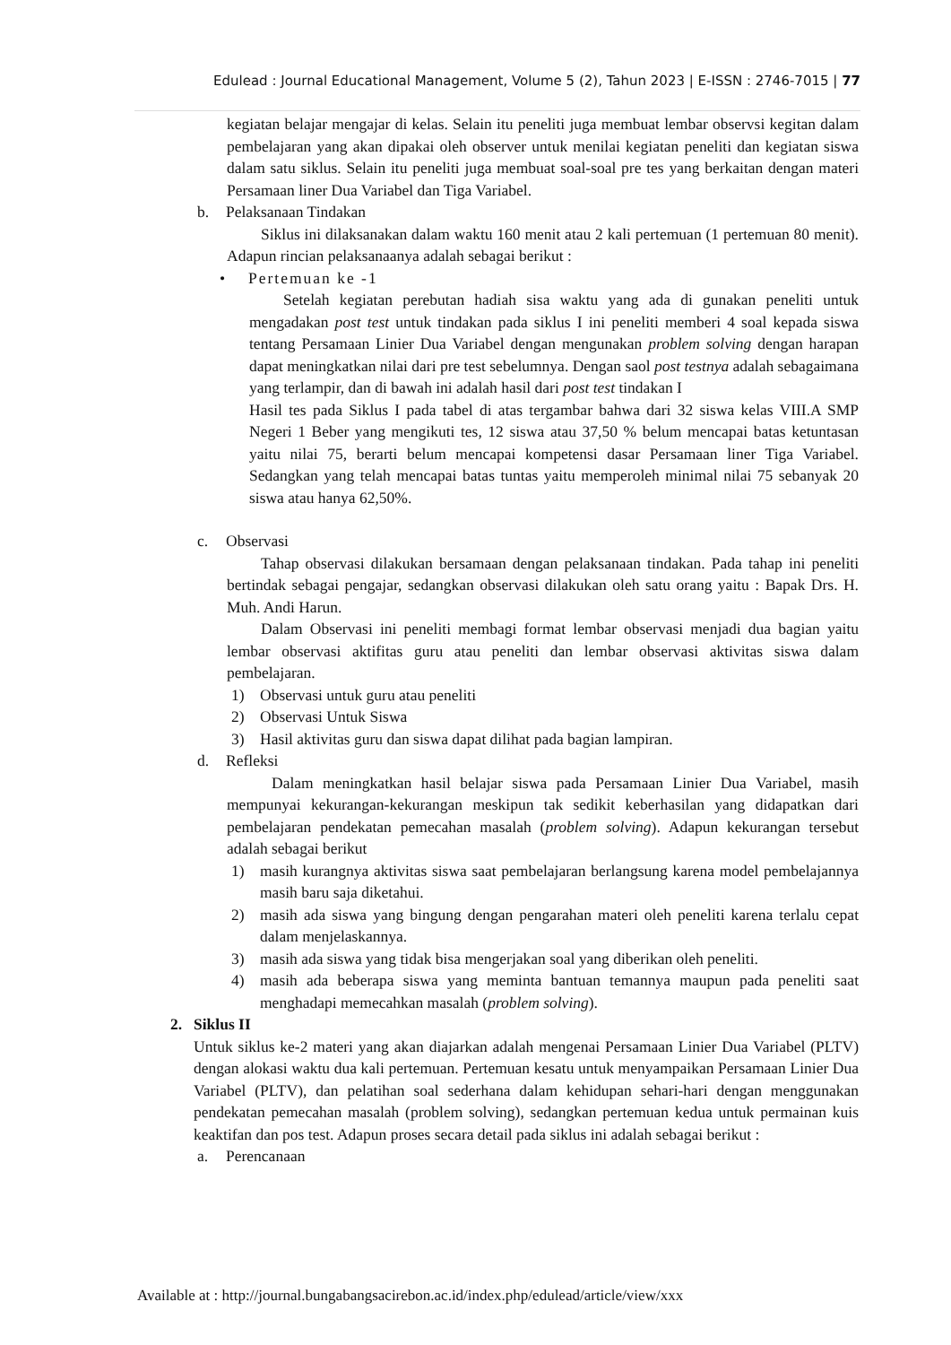Edulead : Journal Educational Management, Volume 5 (2), Tahun 2023 | E-ISSN : 2746-7015 | 77
kegiatan belajar mengajar di kelas. Selain itu peneliti juga membuat lembar observsi kegitan dalam pembelajaran yang akan dipakai oleh observer untuk menilai kegiatan peneliti dan kegiatan siswa dalam satu siklus. Selain itu peneliti juga membuat soal-soal pre tes yang berkaitan dengan materi Persamaan liner Dua Variabel dan Tiga Variabel.
b. Pelaksanaan Tindakan
Siklus ini dilaksanakan dalam waktu 160 menit atau 2 kali pertemuan (1 pertemuan 80 menit). Adapun rincian pelaksanaanya adalah sebagai berikut :
• Pertemuan ke -1
Setelah kegiatan perebutan hadiah sisa waktu yang ada di gunakan peneliti untuk mengadakan post test untuk tindakan pada siklus I ini peneliti memberi 4 soal kepada siswa tentang Persamaan Linier Dua Variabel dengan mengunakan problem solving dengan harapan dapat meningkatkan nilai dari pre test sebelumnya. Dengan saol post testnya adalah sebagaimana yang terlampir, dan di bawah ini adalah hasil dari post test tindakan I
Hasil tes pada Siklus I pada tabel di atas tergambar bahwa dari 32 siswa kelas VIII.A SMP Negeri 1 Beber yang mengikuti tes, 12 siswa atau 37,50 % belum mencapai batas ketuntasan yaitu nilai 75, berarti belum mencapai kompetensi dasar Persamaan liner Tiga Variabel. Sedangkan yang telah mencapai batas tuntas yaitu memperoleh minimal nilai 75 sebanyak 20 siswa atau hanya 62,50%.
c. Observasi
Tahap observasi dilakukan bersamaan dengan pelaksanaan tindakan. Pada tahap ini peneliti bertindak sebagai pengajar, sedangkan observasi dilakukan oleh satu orang yaitu : Bapak Drs. H. Muh. Andi Harun.
Dalam Observasi ini peneliti membagi format lembar observasi menjadi dua bagian yaitu lembar observasi aktifitas guru atau peneliti dan lembar observasi aktivitas siswa dalam pembelajaran.
1) Observasi untuk guru atau peneliti
2) Observasi Untuk Siswa
3) Hasil aktivitas guru dan siswa dapat dilihat pada bagian lampiran.
d. Refleksi
Dalam meningkatkan hasil belajar siswa pada Persamaan Linier Dua Variabel, masih mempunyai kekurangan-kekurangan meskipun tak sedikit keberhasilan yang didapatkan dari pembelajaran pendekatan pemecahan masalah (problem solving). Adapun kekurangan tersebut adalah sebagai berikut
1) masih kurangnya aktivitas siswa saat pembelajaran berlangsung karena model pembelajannya masih baru saja diketahui.
2) masih ada siswa yang bingung dengan pengarahan materi oleh peneliti karena terlalu cepat dalam menjelaskannya.
3) masih ada siswa yang tidak bisa mengerjakan soal yang diberikan oleh peneliti.
4) masih ada beberapa siswa yang meminta bantuan temannya maupun pada peneliti saat menghadapi memecahkan masalah (problem solving).
2. Siklus II
Untuk siklus ke-2 materi yang akan diajarkan adalah mengenai Persamaan Linier Dua Variabel (PLTV) dengan alokasi waktu dua kali pertemuan. Pertemuan kesatu untuk menyampaikan Persamaan Linier Dua Variabel (PLTV), dan pelatihan soal sederhana dalam kehidupan sehari-hari dengan menggunakan pendekatan pemecahan masalah (problem solving), sedangkan pertemuan kedua untuk permainan kuis keaktifan dan pos test. Adapun proses secara detail pada siklus ini adalah sebagai berikut :
a. Perencanaan
Available at : http://journal.bungabangsacirebon.ac.id/index.php/edulead/article/view/xxx